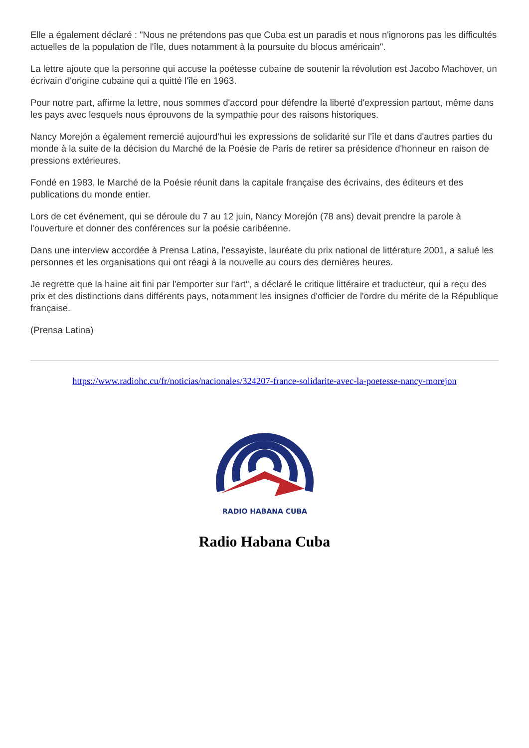Elle a également déclaré : "Nous ne prétendons pas que Cuba est un paradis et nous n'ignorons pas les difficultés actuelles de la population de l'île, dues notamment à la poursuite du blocus américain".
La lettre ajoute que la personne qui accuse la poétesse cubaine de soutenir la révolution est Jacobo Machover, un écrivain d'origine cubaine qui a quitté l'île en 1963.
Pour notre part, affirme la lettre, nous sommes d'accord pour défendre la liberté d'expression partout, même dans les pays avec lesquels nous éprouvons de la sympathie pour des raisons historiques.
Nancy Morejón a également remercié aujourd'hui les expressions de solidarité sur l'île et dans d'autres parties du monde à la suite de la décision du Marché de la Poésie de Paris de retirer sa présidence d'honneur en raison de pressions extérieures.
Fondé en 1983, le Marché de la Poésie réunit dans la capitale française des écrivains, des éditeurs et des publications du monde entier.
Lors de cet événement, qui se déroule du 7 au 12 juin, Nancy Morejón (78 ans) devait prendre la parole à l'ouverture et donner des conférences sur la poésie caribéenne.
Dans une interview accordée à Prensa Latina, l'essayiste, lauréate du prix national de littérature 2001, a salué les personnes et les organisations qui ont réagi à la nouvelle au cours des dernières heures.
Je regrette que la haine ait fini par l'emporter sur l'art", a déclaré le critique littéraire et traducteur, qui a reçu des prix et des distinctions dans différents pays, notamment les insignes d'officier de l'ordre du mérite de la République française.
(Prensa Latina)
https://www.radiohc.cu/fr/noticias/nacionales/324207-france-solidarite-avec-la-poetesse-nancy-morejon
RADIO HABANA CUBA
Radio Habana Cuba